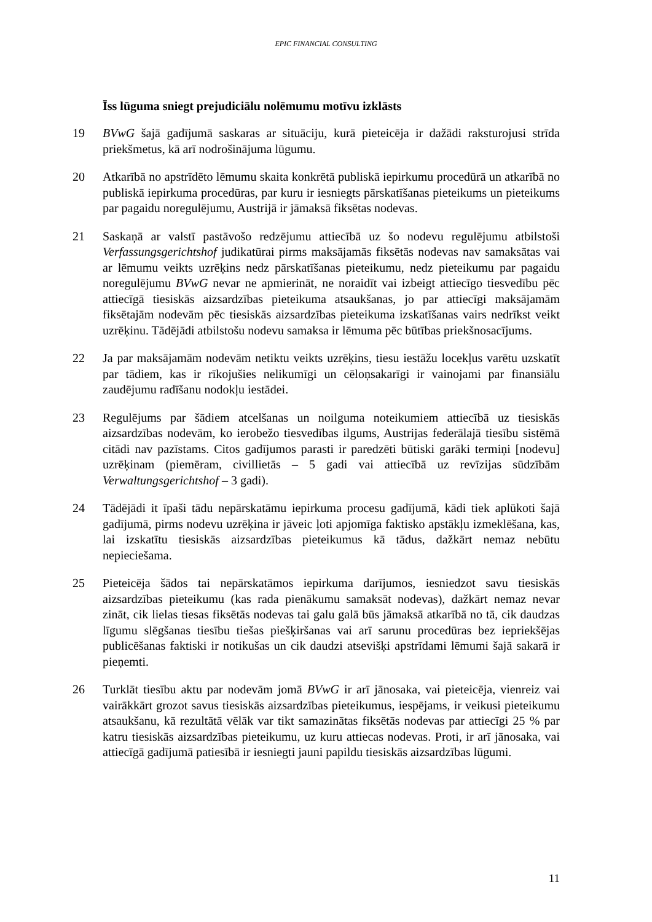EPIC FINANCIAL CONSULTING
Īss lūguma sniegt prejudiciālu nolēmumu motīvu izklāsts
19 BVwG šajā gadījumā saskaras ar situāciju, kurā pieteicēja ir dažādi raksturojusi strīda priekšmetus, kā arī nodrošinājuma lūgumu.
20 Atkarībā no apstrīdēto lēmumu skaita konkrētā publiskā iepirkumu procedūrā un atkarībā no publiskā iepirkuma procedūras, par kuru ir iesniegts pārskatīšanas pieteikums un pieteikums par pagaidu noregulējumu, Austrijā ir jāmaksā fiksētas nodevas.
21 Saskaņā ar valstī pastāvošo redzējumu attiecībā uz šo nodevu regulējumu atbilstoši Verfassungsgerichtshof judikatūrai pirms maksājamās fiksētās nodevas nav samaksātas vai ar lēmumu veikts uzrēķins nedz pārskatīšanas pieteikumu, nedz pieteikumu par pagaidu noregulējumu BVwG nevar ne apmierināt, ne noraidīt vai izbeigt attiecīgo tiesvedību pēc attiecīgā tiesiskās aizsardzības pieteikuma atsaukšanas, jo par attiecīgi maksājamām fiksētajām nodevām pēc tiesiskās aizsardzības pieteikuma izskatīšanas vairs nedrīkst veikt uzrēķinu. Tādējādi atbilstošu nodevu samaksa ir lēmuma pēc būtības priekšnosacījums.
22 Ja par maksājamām nodevām netiktu veikts uzrēķins, tiesu iestāžu locekļus varētu uzskatīt par tādiem, kas ir rīkojušies nelikumīgi un cēloņsakarīgi ir vainojami par finansiālu zaudējumu radīšanu nodokļu iestādei.
23 Regulējums par šādiem atcelšanas un noilguma noteikumiem attiecībā uz tiesiskās aizsardzības nodevām, ko ierobežo tiesvedības ilgums, Austrijas federālajā tiesību sistēmā citādi nav pazīstams. Citos gadījumos parasti ir paredzēti būtiski garāki termiņi [nodevu] uzrēķinam (piemēram, civillietās – 5 gadi vai attiecībā uz revīzijas sūdzībām Verwaltungsgerichtshof – 3 gadi).
24 Tādējādi it īpaši tādu nepārskatāmu iepirkuma procesu gadījumā, kādi tiek aplūkoti šajā gadījumā, pirms nodevu uzrēķina ir jāveic ļoti apjomīga faktisko apstākļu izmeklēšana, kas, lai izskatītu tiesiskās aizsardzības pieteikumus kā tādus, dažkārt nemaz nebūtu nepieciešama.
25 Pieteicēja šādos tai nepārskatāmos iepirkuma darījumos, iesniedzot savu tiesiskās aizsardzības pieteikumu (kas rada pienākumu samaksāt nodevas), dažkārt nemaz nevar zināt, cik lielas tiesas fiksētās nodevas tai galu galā būs jāmaksā atkarībā no tā, cik daudzas līgumu slēgšanas tiesību tiešas piešķiršanas vai arī sarunu procedūras bez iepriekšējas publicēšanas faktiski ir notikušas un cik daudzi atsevišķi apstrīdami lēmumi šajā sakarā ir pieņemti.
26 Turklāt tiesību aktu par nodevām jomā BVwG ir arī jānosaka, vai pieteicēja, vienreiz vai vairākkārt grozot savus tiesiskās aizsardzības pieteikumus, iespējams, ir veikusi pieteikumu atsaukšanu, kā rezultātā vēlāk var tikt samazinātas fiksētās nodevas par attiecīgi 25 % par katru tiesiskās aizsardzības pieteikumu, uz kuru attiecas nodevas. Proti, ir arī jānosaka, vai attiecīgā gadījumā patiesībā ir iesniegti jauni papildu tiesiskās aizsardzības lūgumi.
11